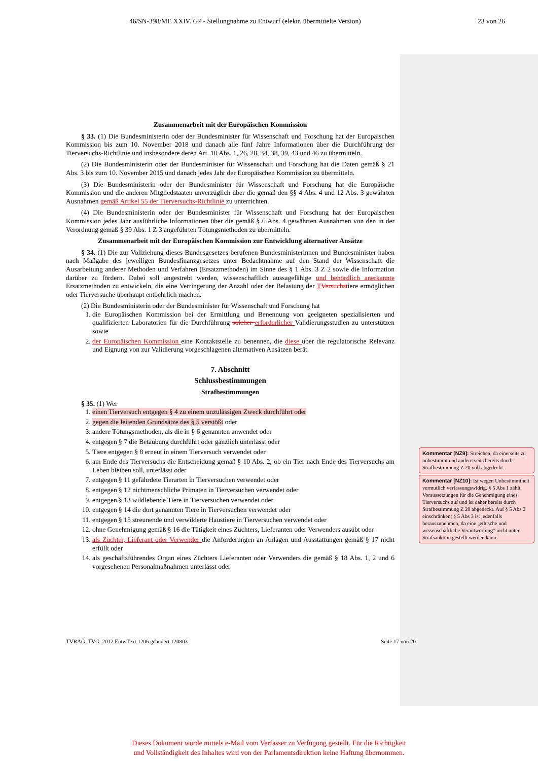46/SN-398/ME XXIV. GP - Stellungnahme zu Entwurf (elektr. übermittelte Version) 23 von 26
Zusammenarbeit mit der Europäischen Kommission
§ 33. (1) Die Bundesministerin oder der Bundesminister für Wissenschaft und Forschung hat der Europäischen Kommission bis zum 10. November 2018 und danach alle fünf Jahre Informationen über die Durchführung der Tierversuchs-Richtlinie und insbesondere deren Art. 10 Abs. 1, 26, 28, 34, 38, 39, 43 und 46 zu übermitteln.
(2) Die Bundesministerin oder der Bundesminister für Wissenschaft und Forschung hat die Daten gemäß § 21 Abs. 3 bis zum 10. November 2015 und danach jedes Jahr der Europäischen Kommission zu übermitteln.
(3) Die Bundesministerin oder der Bundesminister für Wissenschaft und Forschung hat die Europäische Kommission und die anderen Mitgliedstaaten unverzüglich über die gemäß den §§ 4 Abs. 4 und 12 Abs. 3 gewährten Ausnahmen gemäß Artikel 55 der Tierversuchs-Richtlinie zu unterrichten.
(4) Die Bundesministerin oder der Bundesminister für Wissenschaft und Forschung hat der Europäischen Kommission jedes Jahr ausführliche Informationen über die gemäß § 6 Abs. 4 gewährten Ausnahmen von den in der Verordnung gemäß § 39 Abs. 1 Z 3 angeführten Tötungsmethoden zu übermitteln.
Zusammenarbeit mit der Europäischen Kommission zur Entwicklung alternativer Ansätze
§ 34. (1) Die zur Vollziehung dieses Bundesgesetzes berufenen Bundesministerinnen und Bundesminister haben nach Maßgabe des jeweiligen Bundesfinanzgesetzes unter Bedachtnahme auf den Stand der Wissenschaft die Ausarbeitung anderer Methoden und Verfahren (Ersatzmethoden) im Sinne des § 1 Abs. 3 Z 2 sowie die Information darüber zu fördern. Dabei soll angestrebt werden, wissenschaftlich aussagefähige und behördlich anerkannte Ersatzmethoden zu entwickeln, die eine Verringerung der Anzahl oder der Belastung der TVersuchstiere ermöglichen oder Tierversuche überhaupt entbehrlich machen.
(2) Die Bundesministerin oder der Bundesminister für Wissenschaft und Forschung hat
1. die Europäischen Kommission bei der Ermittlung und Benennung von geeigneten spezialisierten und qualifizierten Laboratorien für die Durchführung solcher erforderlicher Validierungsstudien zu unterstützen sowie
2. der Europäischen Kommission eine Kontaktstelle zu benennen, die diese über die regulatorische Relevanz und Eignung von zur Validierung vorgeschlagenen alternativen Ansätzen berät.
7. Abschnitt
Schlussbestimmungen
Strafbestimmungen
§ 35. (1) Wer
1. einen Tierversuch entgegen § 4 zu einem unzulässigen Zweck durchführt oder
2. gegen die leitenden Grundsätze des § 5 verstößt oder
3. andere Tötungsmethoden, als die in § 6 genannten anwendet oder
4. entgegen § 7 die Betäubung durchführt oder gänzlich unterlässt oder
5. Tiere entgegen § 8 erneut in einem Tierversuch verwendet oder
6. am Ende des Tierversuchs die Entscheidung gemäß § 10 Abs. 2, ob ein Tier nach Ende des Tierversuchs am Leben bleiben soll, unterlässt oder
7. entgegen § 11 gefährdete Tierarten in Tierversuchen verwendet oder
8. entgegen § 12 nichtmenschliche Primaten in Tierversuchen verwendet oder
9. entgegen § 13 wildlebende Tiere in Tierversuchen verwendet oder
10. entgegen § 14 die dort genannten Tiere in Tierversuchen verwendet oder
11. entgegen § 15 streunende und verwilderte Haustiere in Tierversuchen verwendet oder
12. ohne Genehmigung gemäß § 16 die Tätigkeit eines Züchters, Lieferanten oder Verwenders ausübt oder
13. als Züchter, Lieferant oder Verwender die Anforderungen an Anlagen und Ausstattungen gemäß § 17 nicht erfüllt oder
14. als geschäftsführendes Organ eines Züchters Lieferanten oder Verwenders die gemäß § 18 Abs. 1, 2 und 6 vorgesehenen Personalmaßnahmen unterlässt oder
TVRÄG_TVG_2012 EntwText 1206 geändert 120803 Seite 17 von 20
Kommentar [NZ9]: Streichen, da einerseits zu unbestimmt und andererseits bereits durch Strafbestimmung Z 20 voll abgedeckt.
Kommentar [NZ10]: Ist wegen Unbestimmtheit vermutlich verfassungswidrig. § 5 Abs 1 zählt Voraussetzungen für die Genehmigung eines Tierversuchs auf und ist daher bereits durch Strafbestimmung Z 20 abgedeckt. Auf § 5 Abs 2 einschränken; § 5 Abs 3 ist jedenfalls herauszunehmen, da eine „ethische und wissenschaftliche Verantwortung“ nicht unter Strafsanktion gestellt werden kann.
Dieses Dokument wurde mittels e-Mail vom Verfasser zu Verfügung gestellt. Für die Richtigkeit
und Vollständigkeit des Inhaltes wird von der Parlamentsdirektion keine Haftung übernommen.